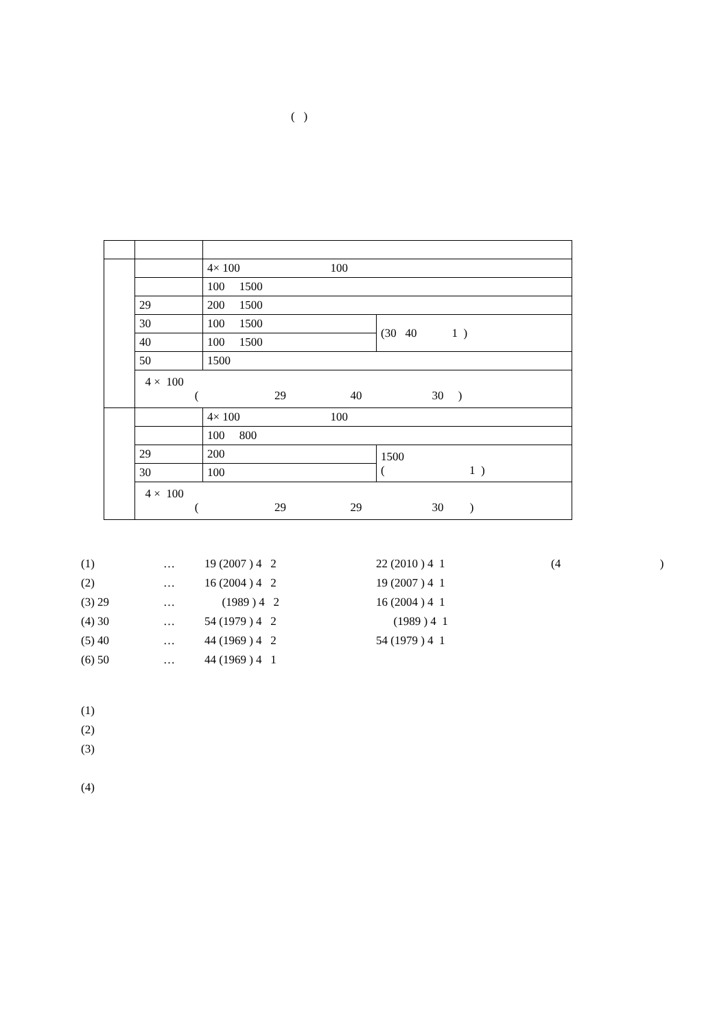( )
| | | 4× 100 100 | |
| | | 100 1500 | |
| | 29 | 200 1500 | |
| | 30 | 100 1500 | (30 40 1 ) |
| | 40 | 100 1500 | |
| | 50 | 1500 | |
| | 4 × 100 ( 29 40 30 ) | | |
| | | 4× 100 100 | |
| | | 100 800 | |
| | 29 | 200 | 1500 ( 1 ) |
| | 30 | 100 | |
| | 4 × 100 ( 29 29 30 ) | | |
(1) … 19 (2007 ) 4 2 22 (2010 ) 4 1 (4 )
(2) … 16 (2004 ) 4 2 19 (2007 ) 4 1
(3) 29 … (1989 ) 4 2 16 (2004 ) 4 1
(4) 30 … 54 (1979 ) 4 2 (1989 ) 4 1
(5) 40 … 44 (1969 ) 4 2 54 (1979 ) 4 1
(6) 50 … 44 (1969 ) 4 1
(1)
(2)
(3)
(4)